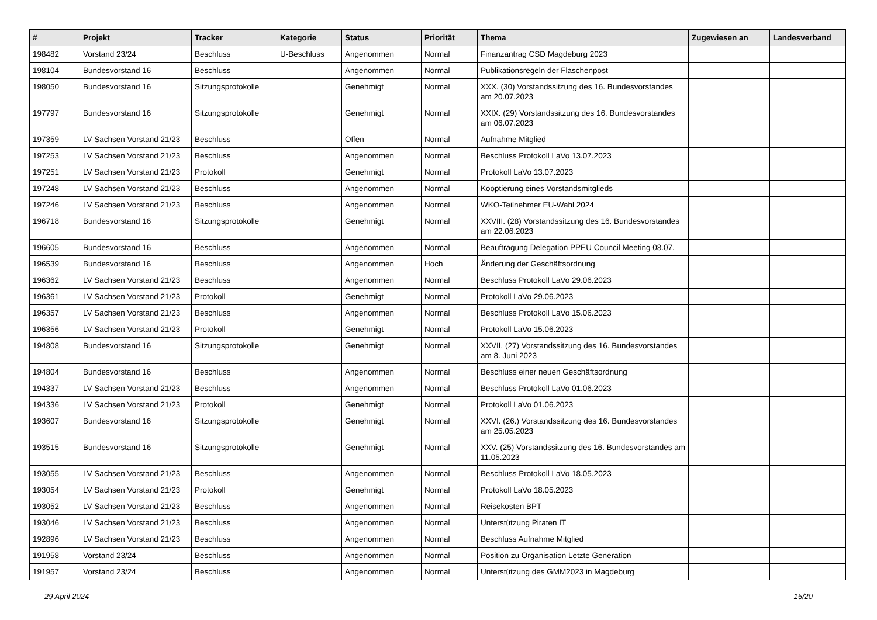| # | Projekt | Tracker | Kategorie | Status | Priorität | Thema | Zugewiesen an | Landesverband |
| --- | --- | --- | --- | --- | --- | --- | --- | --- |
| 198482 | Vorstand 23/24 | Beschluss | U-Beschluss | Angenommen | Normal | Finanzantrag CSD Magdeburg 2023 | | |
| 198104 | Bundesvorstand 16 | Beschluss | | Angenommen | Normal | Publikationsregeln der Flaschenpost | | |
| 198050 | Bundesvorstand 16 | Sitzungsprotokolle | | Genehmigt | Normal | XXX. (30) Vorstandssitzung des 16. Bundesvorstandes am 20.07.2023 | | |
| 197797 | Bundesvorstand 16 | Sitzungsprotokolle | | Genehmigt | Normal | XXIX. (29) Vorstandssitzung des 16. Bundesvorstandes am 06.07.2023 | | |
| 197359 | LV Sachsen Vorstand 21/23 | Beschluss | | Offen | Normal | Aufnahme Mitglied | | |
| 197253 | LV Sachsen Vorstand 21/23 | Beschluss | | Angenommen | Normal | Beschluss Protokoll LaVo 13.07.2023 | | |
| 197251 | LV Sachsen Vorstand 21/23 | Protokoll | | Genehmigt | Normal | Protokoll LaVo 13.07.2023 | | |
| 197248 | LV Sachsen Vorstand 21/23 | Beschluss | | Angenommen | Normal | Kooptierung eines Vorstandsmitglieds | | |
| 197246 | LV Sachsen Vorstand 21/23 | Beschluss | | Angenommen | Normal | WKO-Teilnehmer EU-Wahl 2024 | | |
| 196718 | Bundesvorstand 16 | Sitzungsprotokolle | | Genehmigt | Normal | XXVIII. (28) Vorstandssitzung des 16. Bundesvorstandes am 22.06.2023 | | |
| 196605 | Bundesvorstand 16 | Beschluss | | Angenommen | Normal | Beauftragung Delegation PPEU Council Meeting 08.07. | | |
| 196539 | Bundesvorstand 16 | Beschluss | | Angenommen | Hoch | Änderung der Geschäftsordnung | | |
| 196362 | LV Sachsen Vorstand 21/23 | Beschluss | | Angenommen | Normal | Beschluss Protokoll LaVo 29.06.2023 | | |
| 196361 | LV Sachsen Vorstand 21/23 | Protokoll | | Genehmigt | Normal | Protokoll LaVo 29.06.2023 | | |
| 196357 | LV Sachsen Vorstand 21/23 | Beschluss | | Angenommen | Normal | Beschluss Protokoll LaVo 15.06.2023 | | |
| 196356 | LV Sachsen Vorstand 21/23 | Protokoll | | Genehmigt | Normal | Protokoll LaVo 15.06.2023 | | |
| 194808 | Bundesvorstand 16 | Sitzungsprotokolle | | Genehmigt | Normal | XXVII. (27) Vorstandssitzung des 16. Bundesvorstandes am 8. Juni 2023 | | |
| 194804 | Bundesvorstand 16 | Beschluss | | Angenommen | Normal | Beschluss einer neuen Geschäftsordnung | | |
| 194337 | LV Sachsen Vorstand 21/23 | Beschluss | | Angenommen | Normal | Beschluss Protokoll LaVo 01.06.2023 | | |
| 194336 | LV Sachsen Vorstand 21/23 | Protokoll | | Genehmigt | Normal | Protokoll LaVo 01.06.2023 | | |
| 193607 | Bundesvorstand 16 | Sitzungsprotokolle | | Genehmigt | Normal | XXVI. (26.) Vorstandssitzung des 16. Bundesvorstandes am 25.05.2023 | | |
| 193515 | Bundesvorstand 16 | Sitzungsprotokolle | | Genehmigt | Normal | XXV. (25) Vorstandssitzung des 16. Bundesvorstandes am 11.05.2023 | | |
| 193055 | LV Sachsen Vorstand 21/23 | Beschluss | | Angenommen | Normal | Beschluss Protokoll LaVo 18.05.2023 | | |
| 193054 | LV Sachsen Vorstand 21/23 | Protokoll | | Genehmigt | Normal | Protokoll LaVo 18.05.2023 | | |
| 193052 | LV Sachsen Vorstand 21/23 | Beschluss | | Angenommen | Normal | Reisekosten BPT | | |
| 193046 | LV Sachsen Vorstand 21/23 | Beschluss | | Angenommen | Normal | Unterstützung Piraten IT | | |
| 192896 | LV Sachsen Vorstand 21/23 | Beschluss | | Angenommen | Normal | Beschluss Aufnahme Mitglied | | |
| 191958 | Vorstand 23/24 | Beschluss | | Angenommen | Normal | Position zu Organisation Letzte Generation | | |
| 191957 | Vorstand 23/24 | Beschluss | | Angenommen | Normal | Unterstützung des GMM2023 in Magdeburg | | |
29 April 2024 15/20